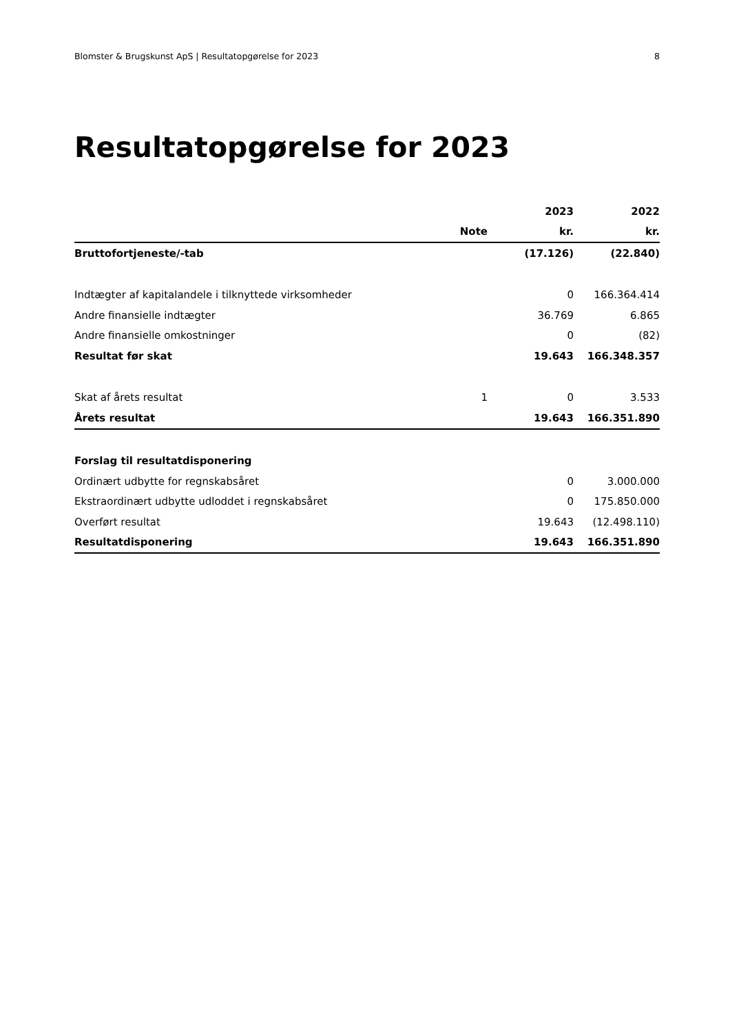Blomster & Brugskunst ApS | Resultatopgørelse for 2023 8
Resultatopgørelse for 2023
| | | 2023 | 2022 |
| --- | --- | --- | --- |
| | Note | kr. | kr. |
| Bruttofortjeneste/-tab | | (17.126) | (22.840) |
| Indtægter af kapitalandele i tilknyttede virksomheder | | 0 | 166.364.414 |
| Andre finansielle indtægter | | 36.769 | 6.865 |
| Andre finansielle omkostninger | | 0 | (82) |
| Resultat før skat | | 19.643 | 166.348.357 |
| Skat af årets resultat | 1 | 0 | 3.533 |
| Årets resultat | | 19.643 | 166.351.890 |
| Forslag til resultatdisponering | | | |
| Ordinært udbytte for regnskabsåret | | 0 | 3.000.000 |
| Ekstraordinært udbytte udloddet i regnskabsåret | | 0 | 175.850.000 |
| Overført resultat | | 19.643 | (12.498.110) |
| Resultatdisponering | | 19.643 | 166.351.890 |